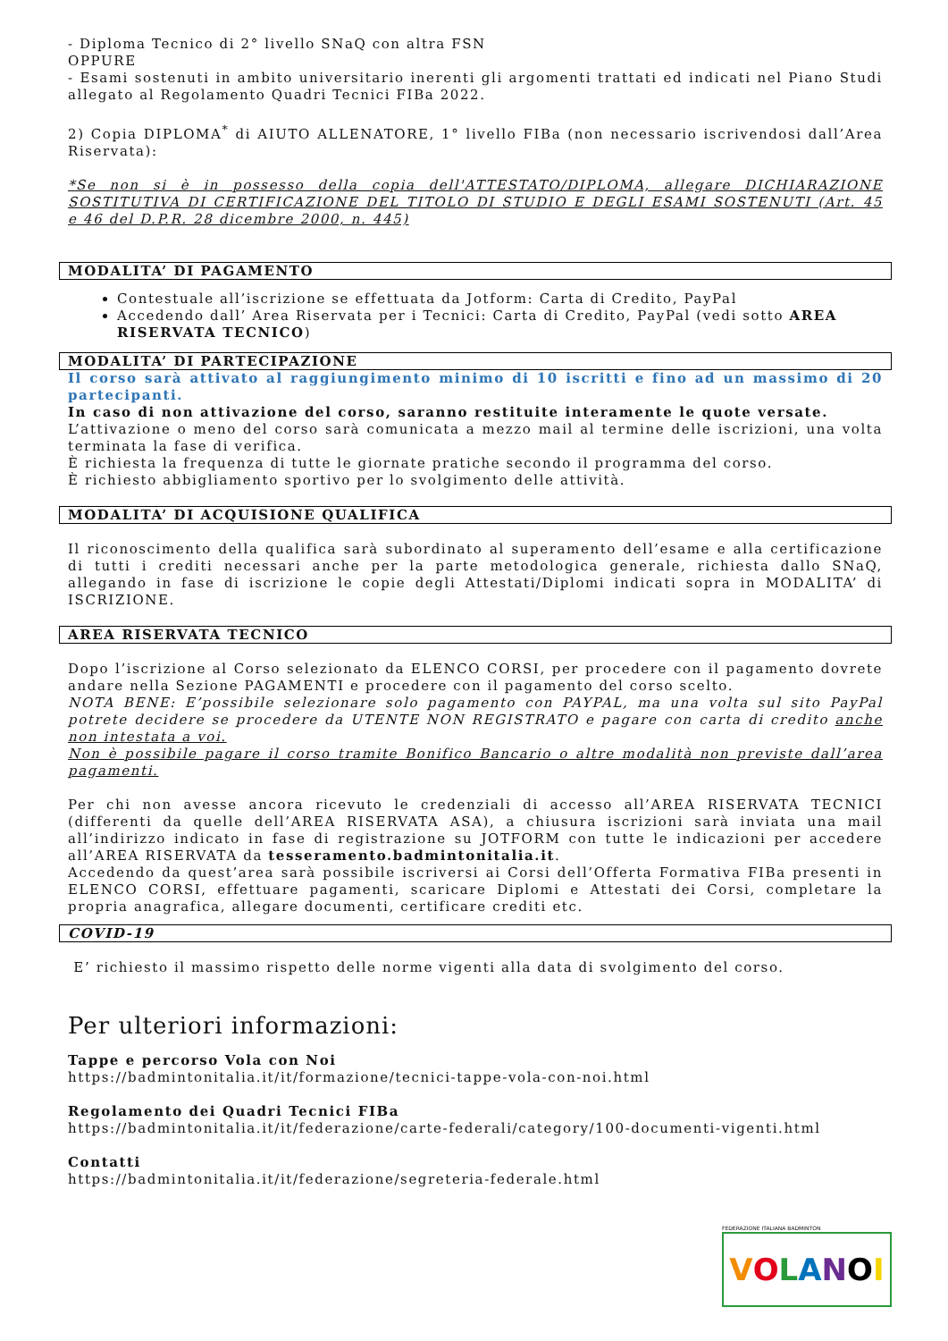- Diploma Tecnico di 2° livello SNaQ con altra FSN
OPPURE
- Esami sostenuti in ambito universitario inerenti gli argomenti trattati ed indicati nel Piano Studi allegato al Regolamento Quadri Tecnici FIBa 2022.
2) Copia DIPLOMA<sup>*</sup> di AIUTO ALLENATORE, 1° livello FIBa (non necessario iscrivendosi dall’Area Riservata):
*Se non si è in possesso della copia dell'ATTESTATO/DIPLOMA, allegare DICHIARAZIONE SOSTITUTIVA DI CERTIFICAZIONE DEL TITOLO DI STUDIO E DEGLI ESAMI SOSTENUTI (Art. 45 e 46 del D.P.R. 28 dicembre 2000, n. 445)
MODALITA’ DI PAGAMENTO
Contestuale all’iscrizione se effettuata da Jotform: Carta di Credito, PayPal
Accedendo dall’ Area Riservata per i Tecnici: Carta di Credito, PayPal (vedi sotto AREA RISERVATA TECNICO)
MODALITA’ DI PARTECIPAZIONE
Il corso sarà attivato al raggiungimento minimo di 10 iscritti e fino ad un massimo di 20 partecipanti.
In caso di non attivazione del corso, saranno restituite interamente le quote versate.
L’attivazione o meno del corso sarà comunicata a mezzo mail al termine delle iscrizioni, una volta terminata la fase di verifica.
È richiesta la frequenza di tutte le giornate pratiche secondo il programma del corso.
È richiesto abbigliamento sportivo per lo svolgimento delle attività.
MODALITA’ DI ACQUISIONE QUALIFICA
Il riconoscimento della qualifica sarà subordinato al superamento dell’esame e alla certificazione di tutti i crediti necessari anche per la parte metodologica generale, richiesta dallo SNaQ, allegando in fase di iscrizione le copie degli Attestati/Diplomi indicati sopra in MODALITA’ di ISCRIZIONE.
AREA RISERVATA TECNICO
Dopo l’iscrizione al Corso selezionato da ELENCO CORSI, per procedere con il pagamento dovrete andare nella Sezione PAGAMENTI e procedere con il pagamento del corso scelto.
NOTA BENE: E’possibile selezionare solo pagamento con PAYPAL, ma una volta sul sito PayPal potrete decidere se procedere da UTENTE NON REGISTRATO e pagare con carta di credito anche non intestata a voi.
Non è possibile pagare il corso tramite Bonifico Bancario o altre modalità non previste dall’area pagamenti.
Per chi non avesse ancora ricevuto le credenziali di accesso all’AREA RISERVATA TECNICI (differenti da quelle dell’AREA RISERVATA ASA), a chiusura iscrizioni sarà inviata una mail all’indirizzo indicato in fase di registrazione su JOTFORM con tutte le indicazioni per accedere all’AREA RISERVATA da tesseramento.badmintonitalia.it.
Accedendo da quest’area sarà possibile iscriversi ai Corsi dell’Offerta Formativa FIBa presenti in ELENCO CORSI, effettuare pagamenti, scaricare Diplomi e Attestati dei Corsi, completare la propria anagrafica, allegare documenti, certificare crediti etc.
COVID-19
E’ richiesto il massimo rispetto delle norme vigenti alla data di svolgimento del corso.
Per ulteriori informazioni:
Tappe e percorso Vola con Noi
https://badmintonitalia.it/it/formazione/tecnici-tappe-vola-con-noi.html
Regolamento dei Quadri Tecnici FIBa
https://badmintonitalia.it/it/federazione/carte-federali/category/100-documenti-vigenti.html
Contatti
https://badmintonitalia.it/it/federazione/segreteria-federale.html
FEDERAZIONE ITALIANA BADMINTON
VOLANOI